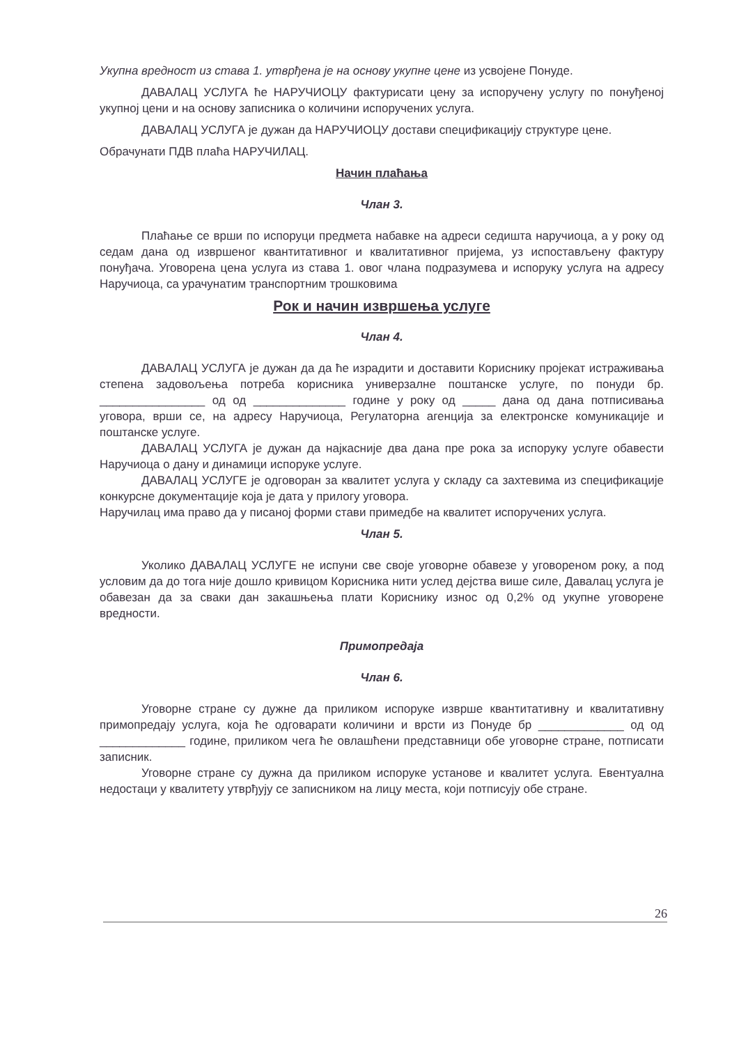Укупна вредност из става 1. утврђена је на основу укупне цене из усвојене Понуде.
ДАВАЛАЦ УСЛУГА ће НАРУЧИОЦУ фактурисати цену за испоручену услугу по понуђеној укупној цени и на основу записника о количини испоручених услуга.
ДАВАЛАЦ УСЛУГА је дужан да НАРУЧИОЦУ достави спецификацију структуре цене.
Обрачунати ПДВ плаћа НАРУЧИЛАЦ.
Начин плаћања
Члан 3.
Плаћање се врши по испоруци предмета набавке на адреси седишта наручиоца, а у року од седам дана од извршеног квантитативног и квалитативног пријема, уз испостављену фактуру понуђача. Уговорена цена услуга из става 1. овог члана подразумева и испоруку услуга на адресу Наручиоца, са урачунатим транспортним трошковима
Рок и начин извршења услуге
Члан 4.
ДАВАЛАЦ УСЛУГА је дужан да да ће израдити и доставити Кориснику пројекат истраживања степена задовољења потреба корисника универзалне поштанске услуге, по понуди бр. ________________ од од ______________ године у року од _____ дана од дана потписивања уговора, врши се, на адресу Наручиоца, Регулаторна агенција за електронске комуникације и поштанске услуге.
ДАВАЛАЦ УСЛУГА је дужан да најкасније два дана пре рока за испоруку услуге обавести Наручиоца о дану и динамици испоруке услуге.
ДАВАЛАЦ УСЛУГЕ је одговоран за квалитет услуга у складу са захтевима из спецификације конкурсне документације која је дата у прилогу уговора.
Наручилац има право да у писаној форми стави примедбе на квалитет испоручених услуга.
Члан 5.
Уколико ДАВАЛАЦ УСЛУГЕ не испуни све своје уговорне обавезе у уговореном року, а под условим да до тога није дошло кривицом Корисника нити услед дејства више силе, Давалац услуга је обавезан да за сваки дан закашњења плати Кориснику износ од 0,2% од укупне уговорене вредности.
Примопредаја
Члан 6.
Уговорне стране су дужне да приликом испоруке изврше квантитативну и квалитативну примопредају услуга, која ће одговарати количини и врсти из Понуде бр _____________ од од _____________ године, приликом чега ће овлашћени представници обе уговорне стране, потписати записник.
Уговорне стране су дужна да приликом испоруке установе и квалитет услуга. Евентуална недостаци у квалитету утврђују се записником на лицу места, који потписују обе стране.
26